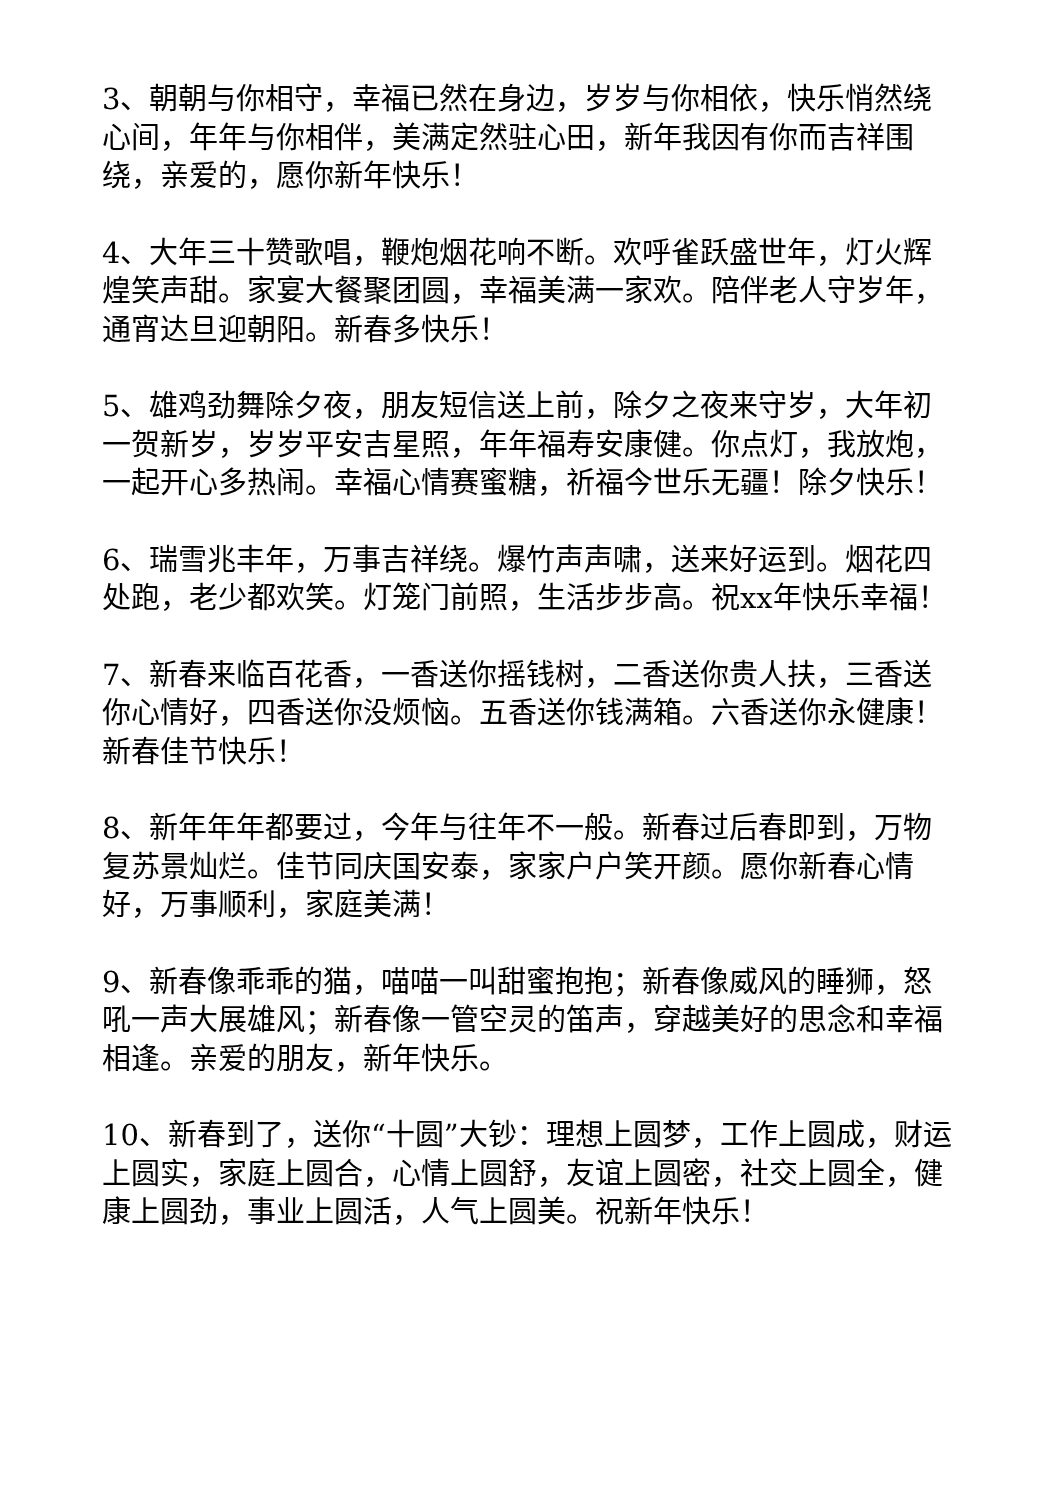3、朝朝与你相守，幸福已然在身边，岁岁与你相依，快乐悄然绕心间，年年与你相伴，美满定然驻心田，新年我因有你而吉祥围绕，亲爱的，愿你新年快乐！
4、大年三十赞歌唱，鞭炮烟花响不断。欢呼雀跃盛世年，灯火辉煌笑声甜。家宴大餐聚团圆，幸福美满一家欢。陪伴老人守岁年，通宵达旦迎朝阳。新春多快乐！
5、雄鸡劲舞除夕夜，朋友短信送上前，除夕之夜来守岁，大年初一贺新岁，岁岁平安吉星照，年年福寿安康健。你点灯，我放炮，一起开心多热闹。幸福心情赛蜜糖，祈福今世乐无疆！除夕快乐！
6、瑞雪兆丰年，万事吉祥绕。爆竹声声啸，送来好运到。烟花四处跑，老少都欢笑。灯笼门前照，生活步步高。祝xx年快乐幸福！
7、新春来临百花香，一香送你摇钱树，二香送你贵人扶，三香送你心情好，四香送你没烦恼。五香送你钱满箱。六香送你永健康！新春佳节快乐！
8、新年年年都要过，今年与往年不一般。新春过后春即到，万物复苏景灿烂。佳节同庆国安泰，家家户户笑开颜。愿你新春心情好，万事顺利，家庭美满！
9、新春像乖乖的猫，喵喵一叫甜蜜抱抱；新春像威风的睡狮，怒吼一声大展雄风；新春像一管空灵的笛声，穿越美好的思念和幸福相逢。亲爱的朋友，新年快乐。
10、新春到了，送你“十圆”大钞：理想上圆梦，工作上圆成，财运上圆实，家庭上圆合，心情上圆舒，友谊上圆密，社交上圆全，健康上圆劲，事业上圆活，人气上圆美。祝新年快乐！